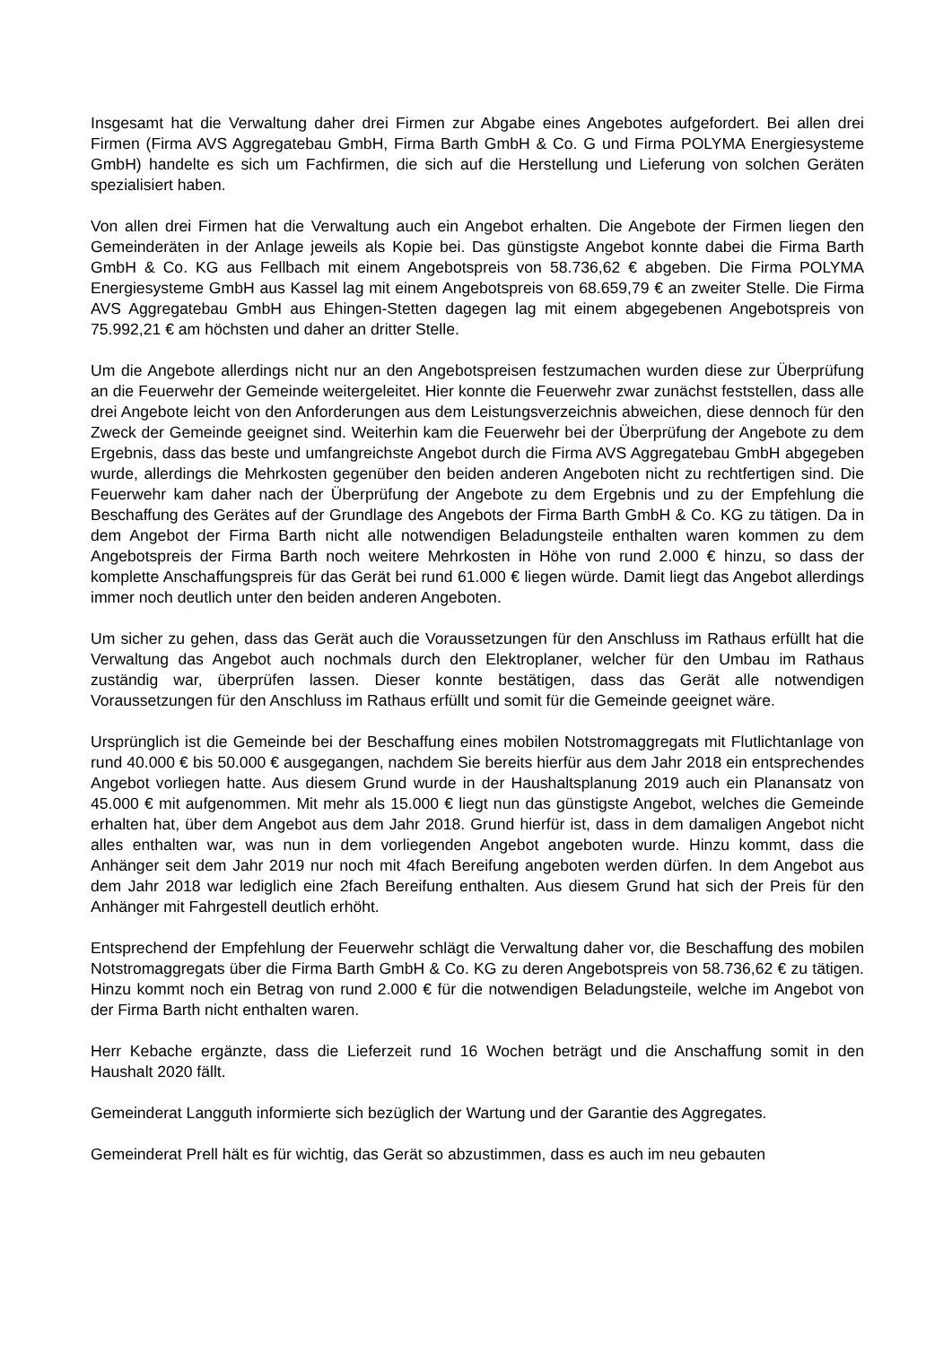Insgesamt hat die Verwaltung daher drei Firmen zur Abgabe eines Angebotes aufgefordert. Bei allen drei Firmen (Firma AVS Aggregatebau GmbH, Firma Barth GmbH & Co. G und Firma POLYMA Energiesysteme GmbH) handelte es sich um Fachfirmen, die sich auf die Herstellung und Lieferung von solchen Geräten spezialisiert haben.
Von allen drei Firmen hat die Verwaltung auch ein Angebot erhalten. Die Angebote der Firmen liegen den Gemeinderäten in der Anlage jeweils als Kopie bei. Das günstigste Angebot konnte dabei die Firma Barth GmbH & Co. KG aus Fellbach mit einem Angebotspreis von 58.736,62 € abgeben. Die Firma POLYMA Energiesysteme GmbH aus Kassel lag mit einem Angebotspreis von 68.659,79 € an zweiter Stelle. Die Firma AVS Aggregatebau GmbH aus Ehingen-Stetten dagegen lag mit einem abgegebenen Angebotspreis von 75.992,21 € am höchsten und daher an dritter Stelle.
Um die Angebote allerdings nicht nur an den Angebotspreisen festzumachen wurden diese zur Überprüfung an die Feuerwehr der Gemeinde weitergeleitet. Hier konnte die Feuerwehr zwar zunächst feststellen, dass alle drei Angebote leicht von den Anforderungen aus dem Leistungsverzeichnis abweichen, diese dennoch für den Zweck der Gemeinde geeignet sind. Weiterhin kam die Feuerwehr bei der Überprüfung der Angebote zu dem Ergebnis, dass das beste und umfangreichste Angebot durch die Firma AVS Aggregatebau GmbH abgegeben wurde, allerdings die Mehrkosten gegenüber den beiden anderen Angeboten nicht zu rechtfertigen sind. Die Feuerwehr kam daher nach der Überprüfung der Angebote zu dem Ergebnis und zu der Empfehlung die Beschaffung des Gerätes auf der Grundlage des Angebots der Firma Barth GmbH & Co. KG zu tätigen. Da in dem Angebot der Firma Barth nicht alle notwendigen Beladungsteile enthalten waren kommen zu dem Angebotspreis der Firma Barth noch weitere Mehrkosten in Höhe von rund 2.000 € hinzu, so dass der komplette Anschaffungspreis für das Gerät bei rund 61.000 € liegen würde. Damit liegt das Angebot allerdings immer noch deutlich unter den beiden anderen Angeboten.
Um sicher zu gehen, dass das Gerät auch die Voraussetzungen für den Anschluss im Rathaus erfüllt hat die Verwaltung das Angebot auch nochmals durch den Elektroplaner, welcher für den Umbau im Rathaus zuständig war, überprüfen lassen. Dieser konnte bestätigen, dass das Gerät alle notwendigen Voraussetzungen für den Anschluss im Rathaus erfüllt und somit für die Gemeinde geeignet wäre.
Ursprünglich ist die Gemeinde bei der Beschaffung eines mobilen Notstromaggregats mit Flutlichtanlage von rund 40.000 € bis 50.000 € ausgegangen, nachdem Sie bereits hierfür aus dem Jahr 2018 ein entsprechendes Angebot vorliegen hatte. Aus diesem Grund wurde in der Haushaltsplanung 2019 auch ein Planansatz von 45.000 € mit aufgenommen. Mit mehr als 15.000 € liegt nun das günstigste Angebot, welches die Gemeinde erhalten hat, über dem Angebot aus dem Jahr 2018. Grund hierfür ist, dass in dem damaligen Angebot nicht alles enthalten war, was nun in dem vorliegenden Angebot angeboten wurde. Hinzu kommt, dass die Anhänger seit dem Jahr 2019 nur noch mit 4fach Bereifung angeboten werden dürfen. In dem Angebot aus dem Jahr 2018 war lediglich eine 2fach Bereifung enthalten. Aus diesem Grund hat sich der Preis für den Anhänger mit Fahrgestell deutlich erhöht.
Entsprechend der Empfehlung der Feuerwehr schlägt die Verwaltung daher vor, die Beschaffung des mobilen Notstromaggregats über die Firma Barth GmbH & Co. KG zu deren Angebotspreis von 58.736,62 € zu tätigen. Hinzu kommt noch ein Betrag von rund 2.000 € für die notwendigen Beladungsteile, welche im Angebot von der Firma Barth nicht enthalten waren.
Herr Kebache ergänzte, dass die Lieferzeit rund 16 Wochen beträgt und die Anschaffung somit in den Haushalt 2020 fällt.
Gemeinderat Langguth informierte sich bezüglich der Wartung und der Garantie des Aggregates.
Gemeinderat Prell hält es für wichtig, das Gerät so abzustimmen, dass es auch im neu gebauten